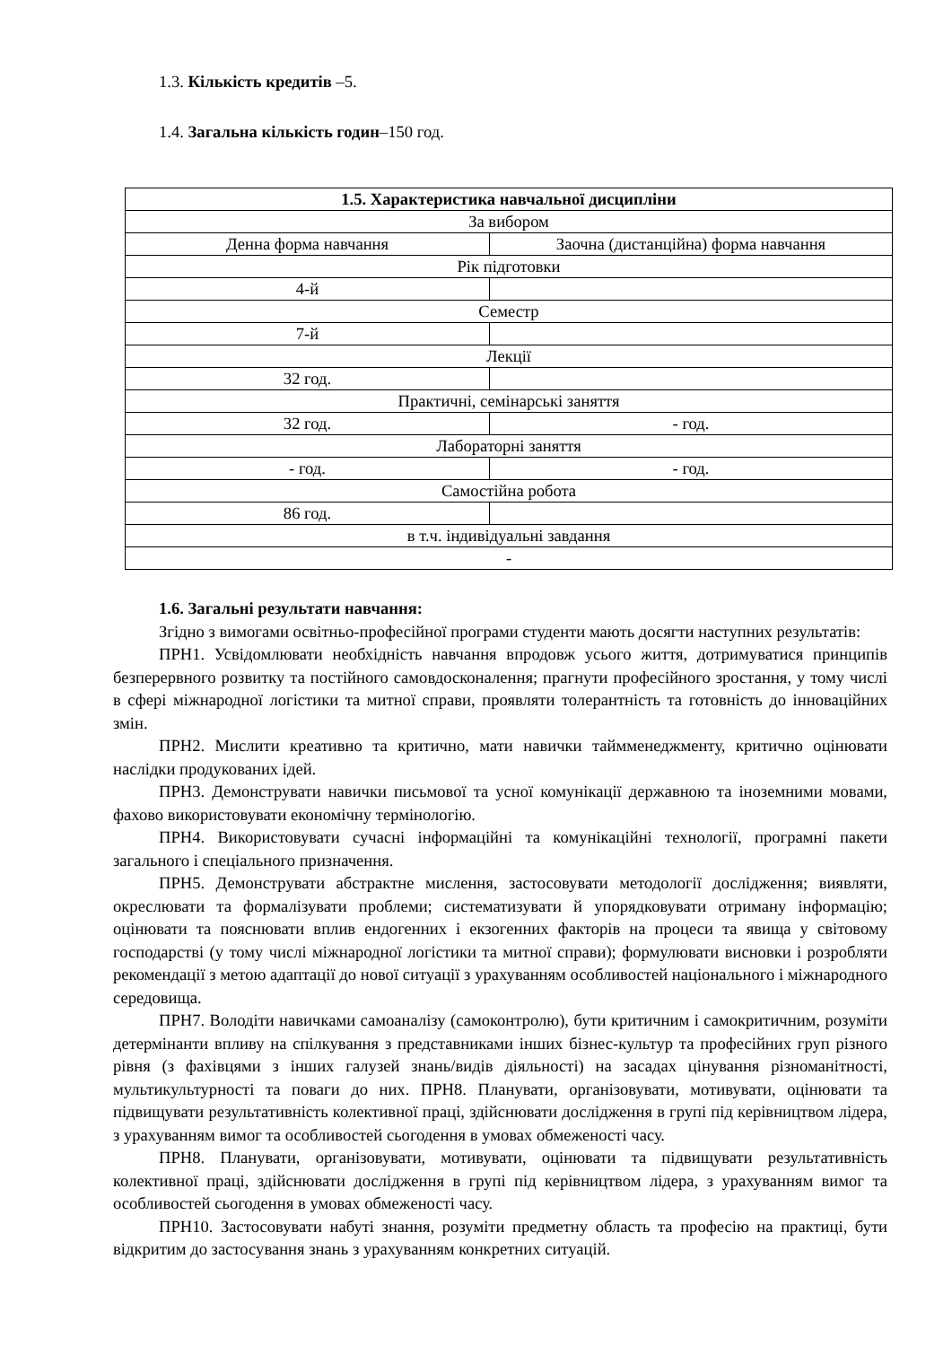1.3. Кількість кредитів –5.
1.4. Загальна кількість годин–150 год.
| 1.5. Характеристика навчальної дисципліни | |
| За вибором | |
| Денна форма навчання | Заочна (дистанційна) форма навчання |
| Рік підготовки | |
| 4-й | |
| Семестр | |
| 7-й | |
| Лекції | |
| 32 год. | |
| Практичні, семінарські заняття | |
| 32 год. | - год. |
| Лабораторні заняття | |
| - год. | - год. |
| Самостійна робота | |
| 86 год. | |
| в т.ч. індивідуальні завдання | |
| - | |
1.6. Загальні результати навчання:
Згідно з вимогами освітньо-професійної програми студенти мають досягти наступних результатів:
ПРН1. Усвідомлювати необхідність навчання впродовж усього життя, дотримуватися принципів безперервного розвитку та постійного самовдосконалення; прагнути професійного зростання, у тому числі в сфері міжнародної логістики та митної справи, проявляти толерантність та готовність до інноваційних змін.
ПРН2. Мислити креативно та критично, мати навички таймменеджменту, критично оцінювати наслідки продукованих ідей.
ПРН3. Демонструвати навички письмової та усної комунікації державною та іноземними мовами, фахово використовувати економічну термінологію.
ПРН4. Використовувати сучасні інформаційні та комунікаційні технології, програмні пакети загального і спеціального призначення.
ПРН5. Демонструвати абстрактне мислення, застосовувати методології дослідження; виявляти, окреслювати та формалізувати проблеми; систематизувати й упорядковувати отриману інформацію; оцінювати та пояснювати вплив ендогенних і екзогенних факторів на процеси та явища у світовому господарстві (у тому числі міжнародної логістики та митної справи); формулювати висновки і розробляти рекомендації з метою адаптації до нової ситуації з урахуванням особливостей національного і міжнародного середовища.
ПРН7. Володіти навичками самоаналізу (самоконтролю), бути критичним і самокритичним, розуміти детермінанти впливу на спілкування з представниками інших бізнес-культур та професійних груп різного рівня (з фахівцями з інших галузей знань/видів діяльності) на засадах цінування різноманітності, мультикультурності та поваги до них. ПРН8. Планувати, організовувати, мотивувати, оцінювати та підвищувати результативність колективної праці, здійснювати дослідження в групі під керівництвом лідера, з урахуванням вимог та особливостей сьогодення в умовах обмеженості часу.
ПРН8. Планувати, організовувати, мотивувати, оцінювати та підвищувати результативність колективної праці, здійснювати дослідження в групі під керівництвом лідера, з урахуванням вимог та особливостей сьогодення в умовах обмеженості часу.
ПРН10. Застосовувати набуті знання, розуміти предметну область та професію на практиці, бути відкритим до застосування знань з урахуванням конкретних ситуацій.